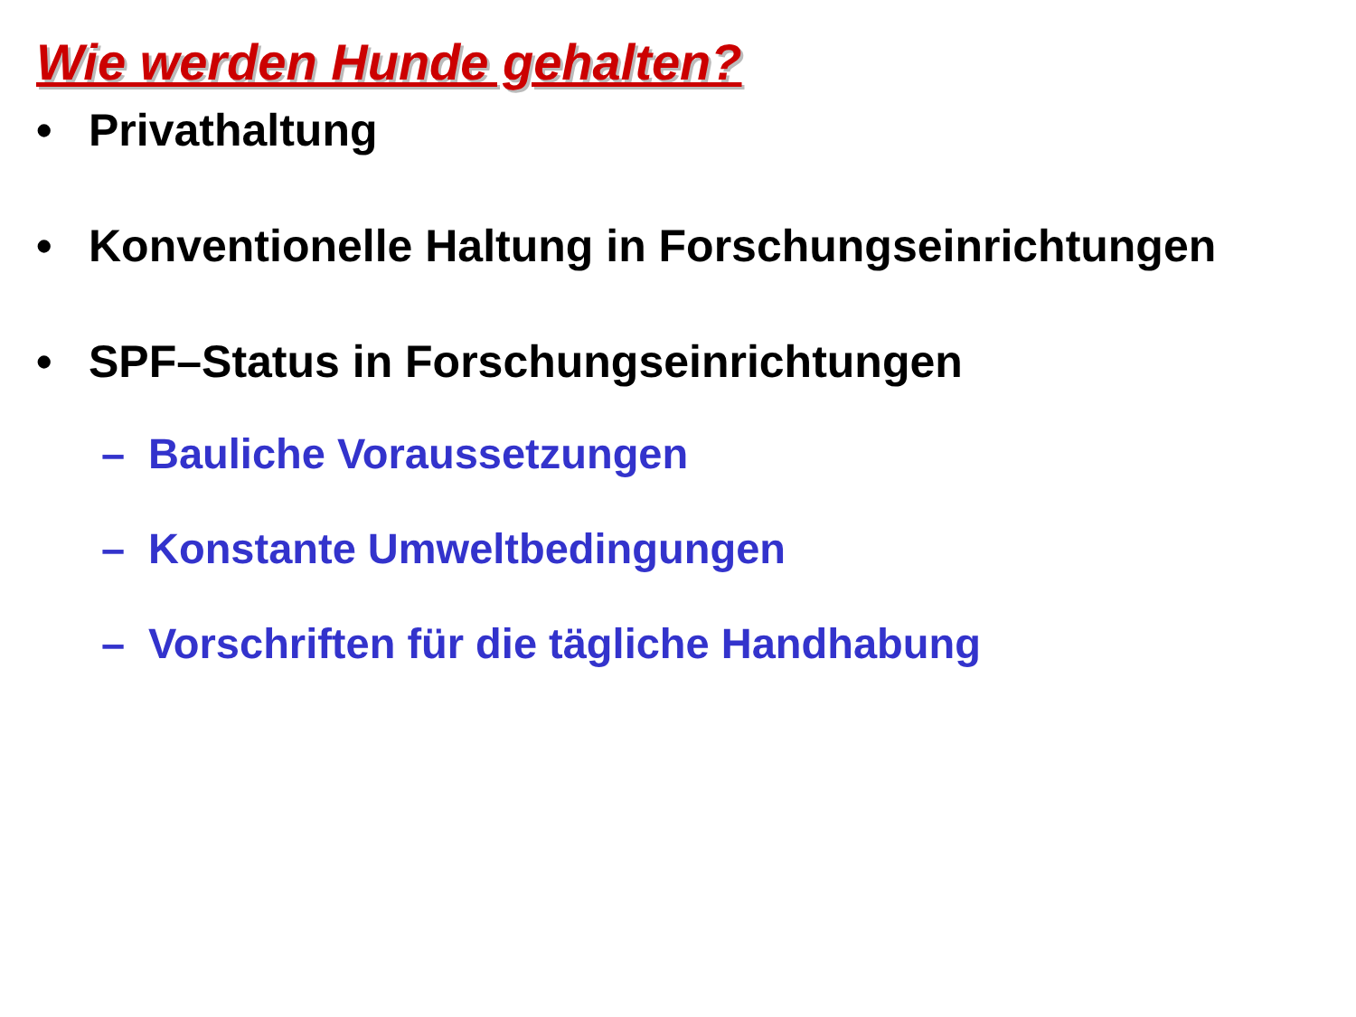Wie werden Hunde gehalten?
• Privathaltung
• Konventionelle Haltung in Forschungseinrichtungen
• SPF–Status in Forschungseinrichtungen
– Bauliche Voraussetzungen
– Konstante Umweltbedingungen
– Vorschriften für die tägliche Handhabung